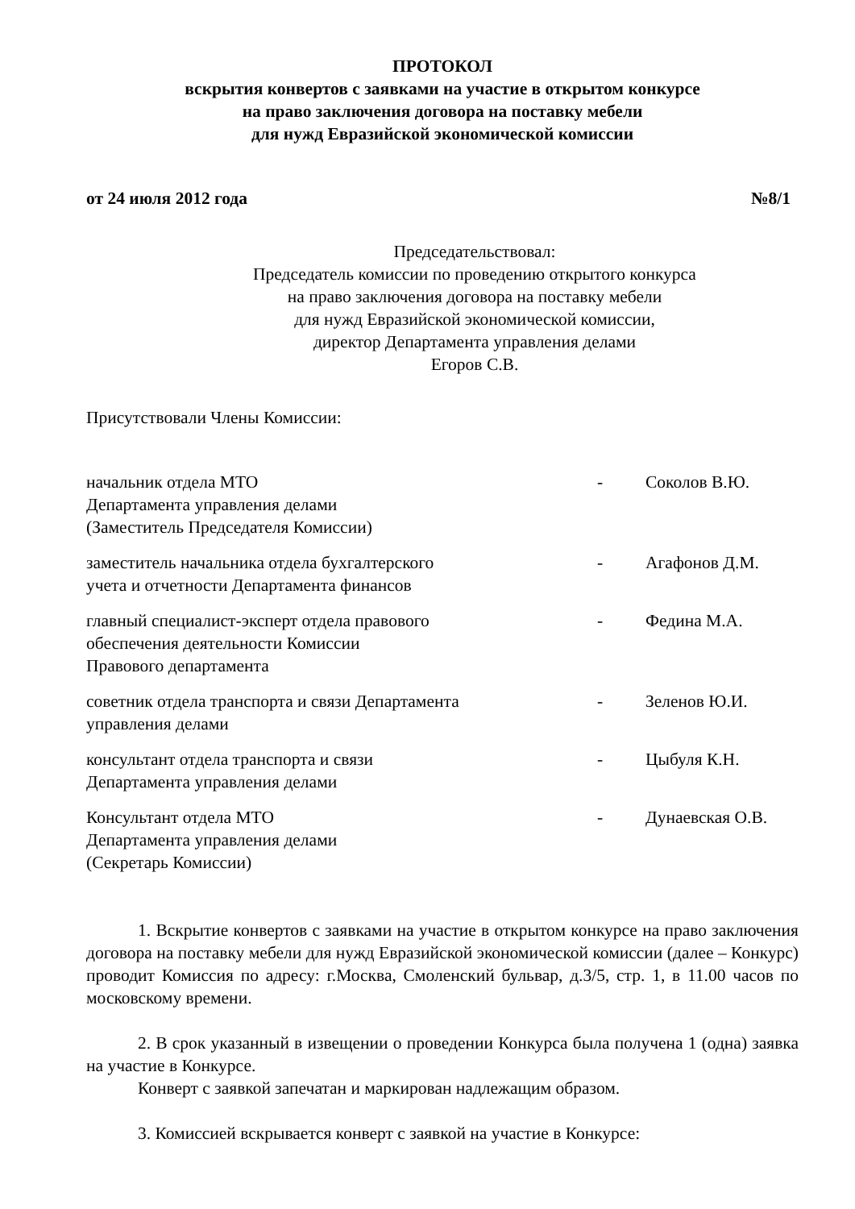ПРОТОКОЛ
вскрытия конвертов с заявками на участие в открытом конкурсе
на право заключения договора на поставку мебели
для нужд Евразийской экономической комиссии
от 24 июля 2012 года №8/1
Председательствовал:
Председатель комиссии по проведению открытого конкурса
на право заключения договора на поставку мебели
для нужд Евразийской экономической комиссии,
директор Департамента управления делами
Егоров С.В.
Присутствовали Члены Комиссии:
| начальник отдела МТО Департамента управления делами (Заместитель Председателя Комиссии) | - | Соколов В.Ю. |
| заместитель начальника отдела бухгалтерского учета и отчетности Департамента финансов | - | Агафонов Д.М. |
| главный специалист-эксперт отдела правового обеспечения деятельности Комиссии Правового департамента | - | Федина М.А. |
| советник отдела транспорта и связи Департамента управления делами | - | Зеленов Ю.И. |
| консультант отдела транспорта и связи Департамента управления делами | - | Цыбуля К.Н. |
| Консультант отдела МТО Департамента управления делами (Секретарь Комиссии) | - | Дунаевская О.В. |
1. Вскрытие конвертов с заявками на участие в открытом конкурсе на право заключения договора на поставку мебели для нужд Евразийской экономической комиссии (далее – Конкурс) проводит Комиссия по адресу: г.Москва, Смоленский бульвар, д.3/5, стр. 1, в 11.00 часов по московскому времени.
2. В срок указанный в извещении о проведении Конкурса была получена 1 (одна) заявка на участие в Конкурсе.
Конверт с заявкой запечатан и маркирован надлежащим образом.
3. Комиссией вскрывается конверт с заявкой на участие в Конкурсе: